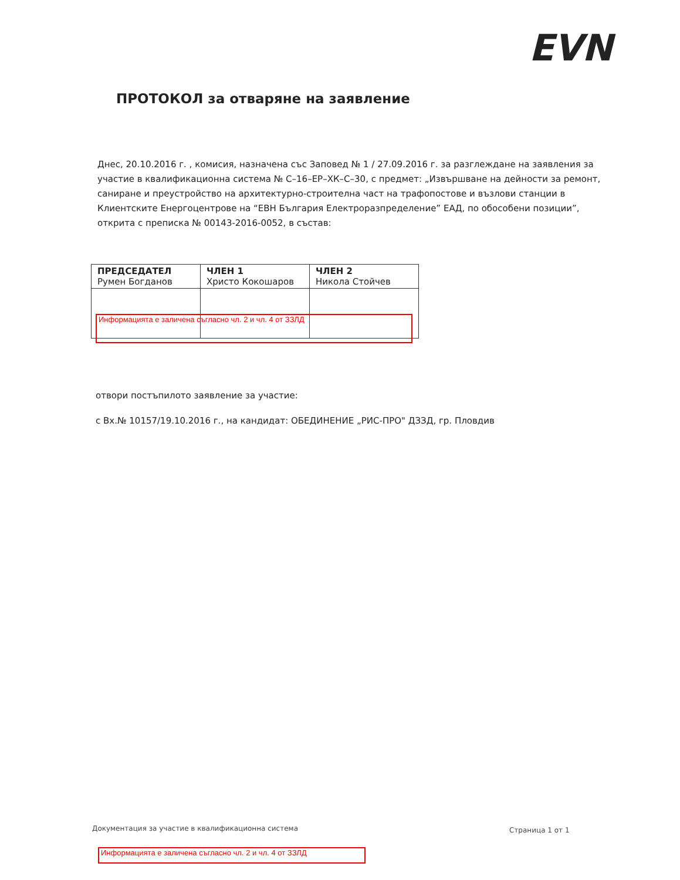EVN
ПРОТОКОЛ за отваряне на заявление
Днес, 20.10.2016 г. , комисия, назначена със Заповед № 1 / 27.09.2016 г. за разглеждане на заявления за участие в квалификационна система № С–16–ЕР–ХК–С–30, с предмет: „Извършване на дейности за ремонт, саниране и преустройство на архитектурно-строителна част на трафопостове и възлови станции в Клиентските Енергоцентрове на “ЕВН България Електроразпределение” ЕАД, по обособени позиции”, открита с преписка № 00143-2016-0052, в състав:
| ПРЕДСЕДАТЕЛ Румен Богданов | ЧЛЕН 1 Христо Кокошаров | ЧЛЕН 2 Никола Стойчев |
Информацията е заличена съгласно чл. 2 и чл. 4 от ЗЗЛД
отвори постъпилото заявление за участие:
с Вх.№ 10157/19.10.2016 г., на кандидат: ОБЕДИНЕНИЕ „РИС-ПРО" ДЗЗД, гр. Пловдив
Документация за участие в квалификационна система
Страница 1 от 1
Информацията е заличена съгласно чл. 2 и чл. 4 от ЗЗЛД